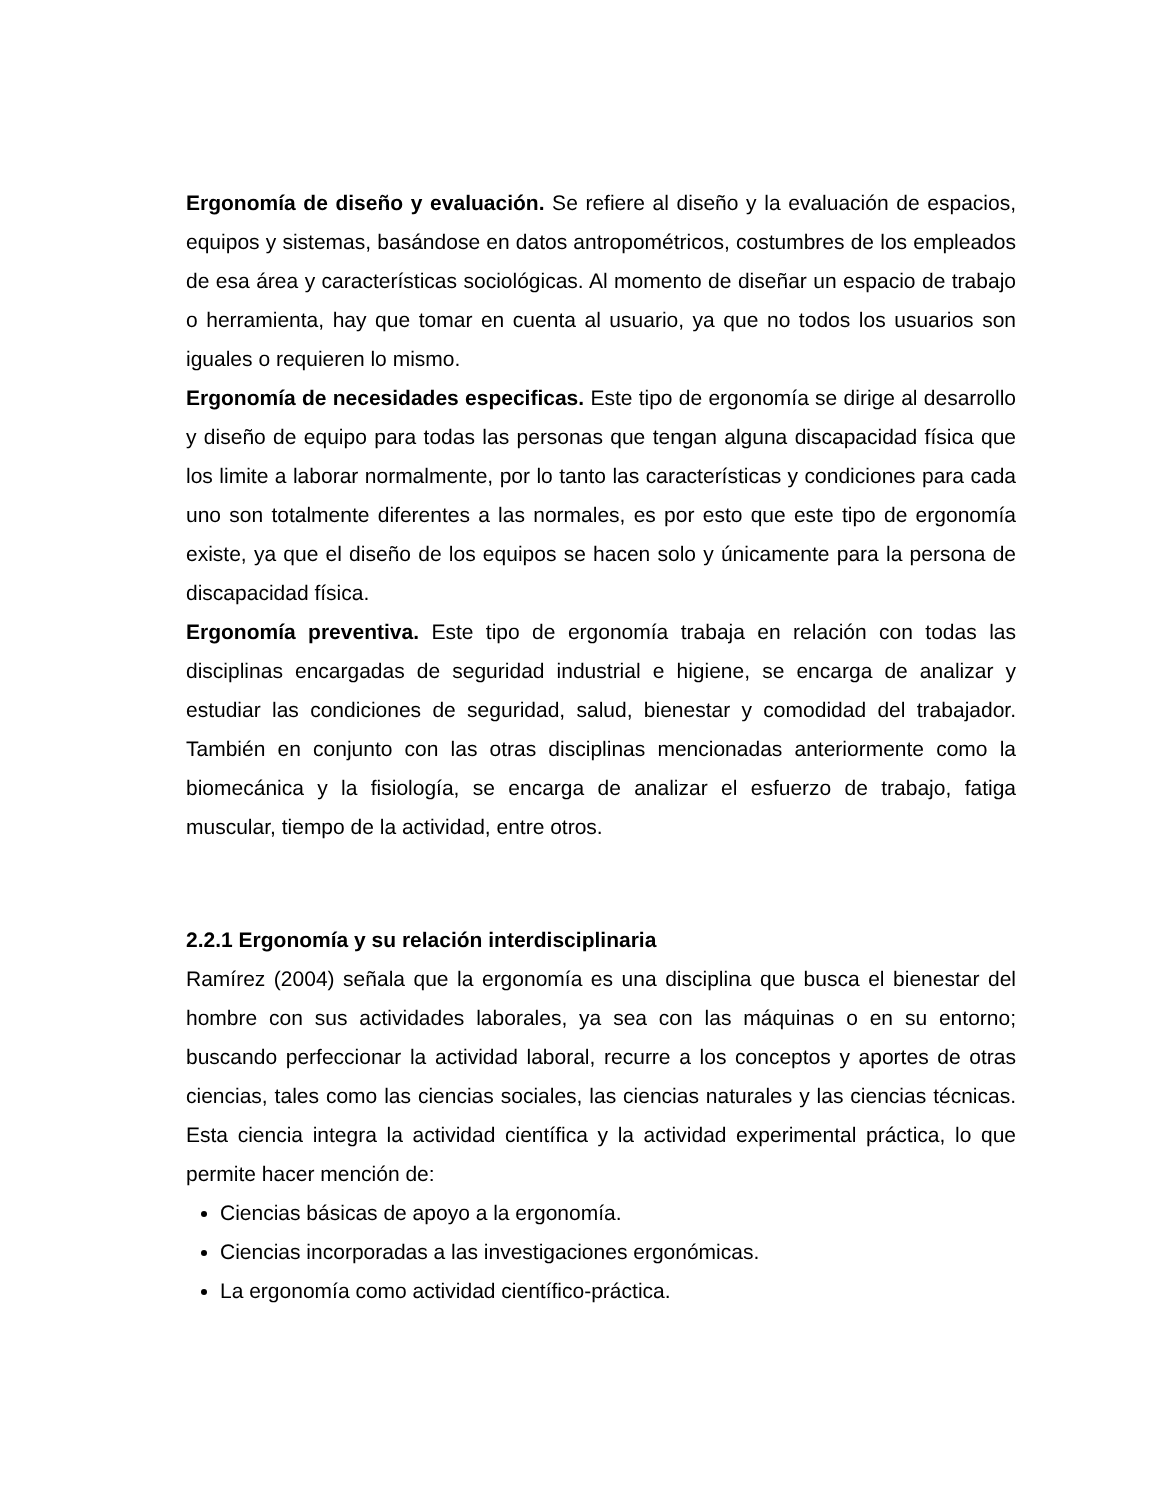Ergonomía de diseño y evaluación. Se refiere al diseño y la evaluación de espacios, equipos y sistemas, basándose en datos antropométricos, costumbres de los empleados de esa área y características sociológicas. Al momento de diseñar un espacio de trabajo o herramienta, hay que tomar en cuenta al usuario, ya que no todos los usuarios son iguales o requieren lo mismo.
Ergonomía de necesidades especificas. Este tipo de ergonomía se dirige al desarrollo y diseño de equipo para todas las personas que tengan alguna discapacidad física que los limite a laborar normalmente, por lo tanto las características y condiciones para cada uno son totalmente diferentes a las normales, es por esto que este tipo de ergonomía existe, ya que el diseño de los equipos se hacen solo y únicamente para la persona de discapacidad física.
Ergonomía preventiva. Este tipo de ergonomía trabaja en relación con todas las disciplinas encargadas de seguridad industrial e higiene, se encarga de analizar y estudiar las condiciones de seguridad, salud, bienestar y comodidad del trabajador. También en conjunto con las otras disciplinas mencionadas anteriormente como la biomecánica y la fisiología, se encarga de analizar el esfuerzo de trabajo, fatiga muscular, tiempo de la actividad, entre otros.
2.2.1 Ergonomía y su relación interdisciplinaria
Ramírez (2004) señala que la ergonomía es una disciplina que busca el bienestar del hombre con sus actividades laborales, ya sea con las máquinas o en su entorno; buscando perfeccionar la actividad laboral, recurre a los conceptos y aportes de otras ciencias, tales como las ciencias sociales, las ciencias naturales y las ciencias técnicas. Esta ciencia integra la actividad científica y la actividad experimental práctica, lo que permite hacer mención de:
Ciencias básicas de apoyo a la ergonomía.
Ciencias incorporadas a las investigaciones ergonómicas.
La ergonomía como actividad científico-práctica.